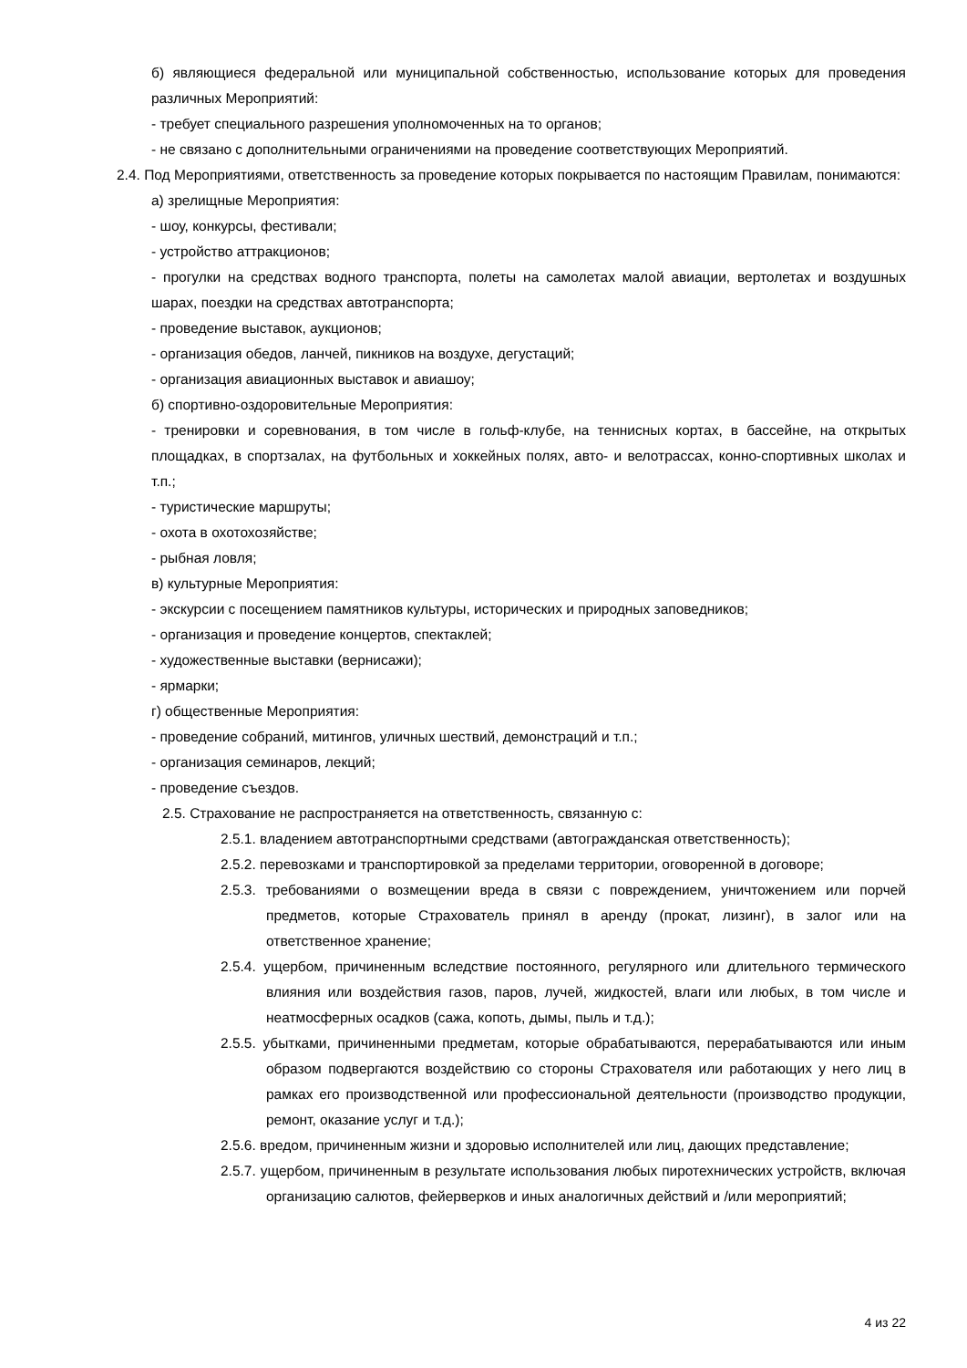б) являющиеся федеральной или муниципальной собственностью, использование которых для проведения различных Мероприятий:
- требует специального разрешения уполномоченных на то органов;
- не связано с дополнительными ограничениями на проведение соответствующих Мероприятий.
2.4. Под Мероприятиями, ответственность за проведение которых покрывается по настоящим Правилам, понимаются:
а) зрелищные Мероприятия:
- шоу, конкурсы, фестивали;
- устройство аттракционов;
- прогулки на средствах водного транспорта, полеты на самолетах малой авиации, вертолетах и воздушных шарах, поездки на средствах автотранспорта;
- проведение выставок, аукционов;
- организация обедов, ланчей, пикников на воздухе, дегустаций;
- организация авиационных выставок и авиашоу;
б) спортивно-оздоровительные Мероприятия:
- тренировки и соревнования, в том числе в гольф-клубе, на теннисных кортах, в бассейне, на открытых площадках, в спортзалах, на футбольных и хоккейных полях, авто- и велотрассах, конно-спортивных школах и т.п.;
- туристические маршруты;
- охота в охотохозяйстве;
- рыбная ловля;
в) культурные Мероприятия:
- экскурсии с посещением памятников культуры, исторических и природных заповедников;
- организация и проведение концертов, спектаклей;
- художественные выставки (вернисажи);
- ярмарки;
г) общественные Мероприятия:
- проведение собраний, митингов, уличных шествий, демонстраций и т.п.;
- организация семинаров, лекций;
- проведение съездов.
2.5. Страхование не распространяется на ответственность, связанную с:
2.5.1. владением автотранспортными средствами (автогражданская ответственность);
2.5.2. перевозками и транспортировкой за пределами территории, оговоренной в договоре;
2.5.3. требованиями о возмещении вреда в связи с повреждением, уничтожением или порчей предметов, которые Страхователь принял в аренду (прокат, лизинг), в залог или на ответственное хранение;
2.5.4. ущербом, причиненным вследствие постоянного, регулярного или длительного термического влияния или воздействия газов, паров, лучей, жидкостей, влаги или любых, в том числе и неатмосферных осадков (сажа, копоть, дымы, пыль и т.д.);
2.5.5. убытками, причиненными предметам, которые обрабатываются, перерабатываются или иным образом подвергаются воздействию со стороны Страхователя или работающих у него лиц в рамках его производственной или профессиональной деятельности (производство продукции, ремонт, оказание услуг и т.д.);
2.5.6. вредом, причиненным жизни и здоровью исполнителей или лиц, дающих представление;
2.5.7. ущербом, причиненным в результате использования любых пиротехнических устройств, включая организацию салютов, фейерверков и иных аналогичных действий и /или мероприятий;
4 из 22